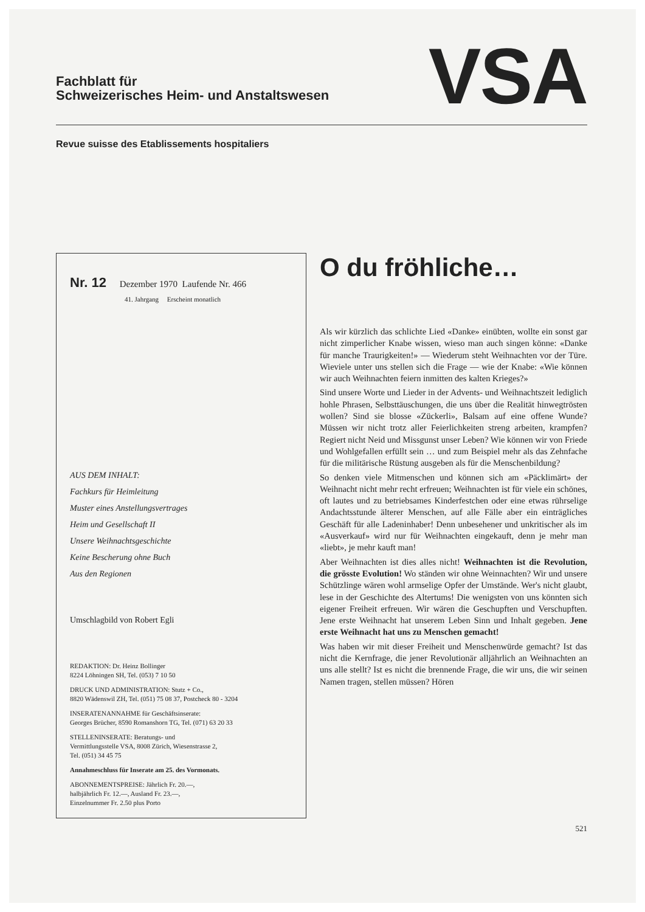Fachblatt für
Schweizerisches Heim- und Anstaltswesen
VSA
Revue suisse des Etablissements hospitaliers
Nr. 12 Dezember 1970 Laufende Nr. 466
41. Jahrgang Erscheint monatlich
AUS DEM INHALT:
Fachkurs für Heimleitung
Muster eines Anstellungsvertrages
Heim und Gesellschaft II
Unsere Weihnachtsgeschichte
Keine Bescherung ohne Buch
Aus den Regionen
Umschlagbild von Robert Egli
REDAKTION: Dr. Heinz Bollinger
8224 Löhningen SH, Tel. (053) 7 10 50
DRUCK UND ADMINISTRATION: Stutz + Co.,
8820 Wädenswil ZH, Tel. (051) 75 08 37, Postcheck 80 - 3204
INSERATENANNAHME für Geschäftsinserate:
Georges Brücher, 8590 Romanshorn TG, Tel. (071) 63 20 33
STELLENINSERATE: Beratungs- und
Vermittlungsstelle VSA, 8008 Zürich, Wiesenstrasse 2,
Tel. (051) 34 45 75
Annahmeschluss für Inserate am 25. des Vormonats.
ABONNEMENTSPREISE: Jährlich Fr. 20.—,
halbjährlich Fr. 12.—, Ausland Fr. 23.—,
Einzelnummer Fr. 2.50 plus Porto
O du fröhliche…
Als wir kürzlich das schlichte Lied «Danke» einübten, wollte ein sonst gar nicht zimperlicher Knabe wissen, wieso man auch singen könne: «Danke für manche Traurigkeiten!» — Wiederum steht Weihnachten vor der Türe. Wieviele unter uns stellen sich die Frage — wie der Knabe: «Wie können wir auch Weihnachten feiern inmitten des kalten Krieges?»
Sind unsere Worte und Lieder in der Advents- und Weihnachtszeit lediglich hohle Phrasen, Selbsttäuschungen, die uns über die Realität hinwegtrösten wollen? Sind sie blosse «Zückerli», Balsam auf eine offene Wunde? Müssen wir nicht trotz aller Feierlichkeiten streng arbeiten, krampfen? Regiert nicht Neid und Missgunst unser Leben? Wie können wir von Friede und Wohlgefallen erfüllt sein … und zum Beispiel mehr als das Zehnfache für die militärische Rüstung ausgeben als für die Menschenbildung?
So denken viele Mitmenschen und können sich am «Päcklimärt» der Weihnacht nicht mehr recht erfreuen; Weihnachten ist für viele ein schönes, oft lautes und zu betriebsames Kinderfestchen oder eine etwas rührselige Andachtsstunde älterer Menschen, auf alle Fälle aber ein einträgliches Geschäft für alle Ladeninhaber! Denn unbesehener und unkritischer als im «Ausverkauf» wird nur für Weihnachten eingekauft, denn je mehr man «liebt», je mehr kauft man!
Aber Weihnachten ist dies alles nicht! Weihnachten ist die Revolution, die grösste Evolution! Wo ständen wir ohne Weinnachten? Wir und unsere Schützlinge wären wohl armselige Opfer der Umstände. Wer's nicht glaubt, lese in der Geschichte des Altertums! Die wenigsten von uns könnten sich eigener Freiheit erfreuen. Wir wären die Geschupften und Verschupften. Jene erste Weihnacht hat unserem Leben Sinn und Inhalt gegeben. Jene erste Weihnacht hat uns zu Menschen gemacht!
Was haben wir mit dieser Freiheit und Menschenwürde gemacht? Ist das nicht die Kernfrage, die jener Revolutionär alljährlich an Weihnachten an uns alle stellt? Ist es nicht die brennende Frage, die wir uns, die wir seinen Namen tragen, stellen müssen? Hören
521